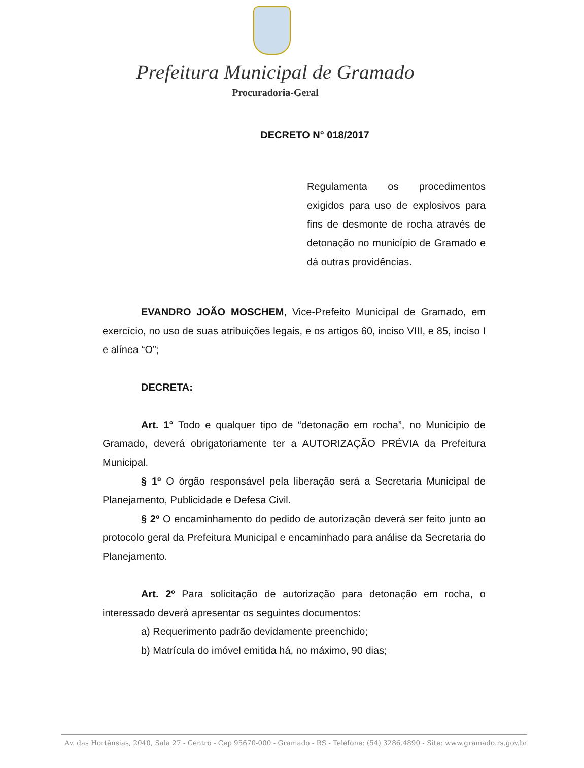Prefeitura Municipal de Gramado
Procuradoria-Geral
DECRETO N° 018/2017
Regulamenta os procedimentos exigidos para uso de explosivos para fins de desmonte de rocha através de detonação no município de Gramado e dá outras providências.
EVANDRO JOÃO MOSCHEM, Vice-Prefeito Municipal de Gramado, em exercício, no uso de suas atribuições legais, e os artigos 60, inciso VIII, e 85, inciso I e alínea “O”;
DECRETA:
Art. 1° Todo e qualquer tipo de “detonação em rocha”, no Município de Gramado, deverá obrigatoriamente ter a AUTORIZAÇÃO PRÉVIA da Prefeitura Municipal.
§ 1º O órgão responsável pela liberação será a Secretaria Municipal de Planejamento, Publicidade e Defesa Civil.
§ 2º O encaminhamento do pedido de autorização deverá ser feito junto ao protocolo geral da Prefeitura Municipal e encaminhado para análise da Secretaria do Planejamento.
Art. 2º Para solicitação de autorização para detonação em rocha, o interessado deverá apresentar os seguintes documentos:
a) Requerimento padrão devidamente preenchido;
b) Matrícula do imóvel emitida há, no máximo, 90 dias;
Av. das Hortênsias, 2040, Sala 27 - Centro - Cep 95670-000 - Gramado - RS - Telefone: (54) 3286.4890 - Site: www.gramado.rs.gov.br